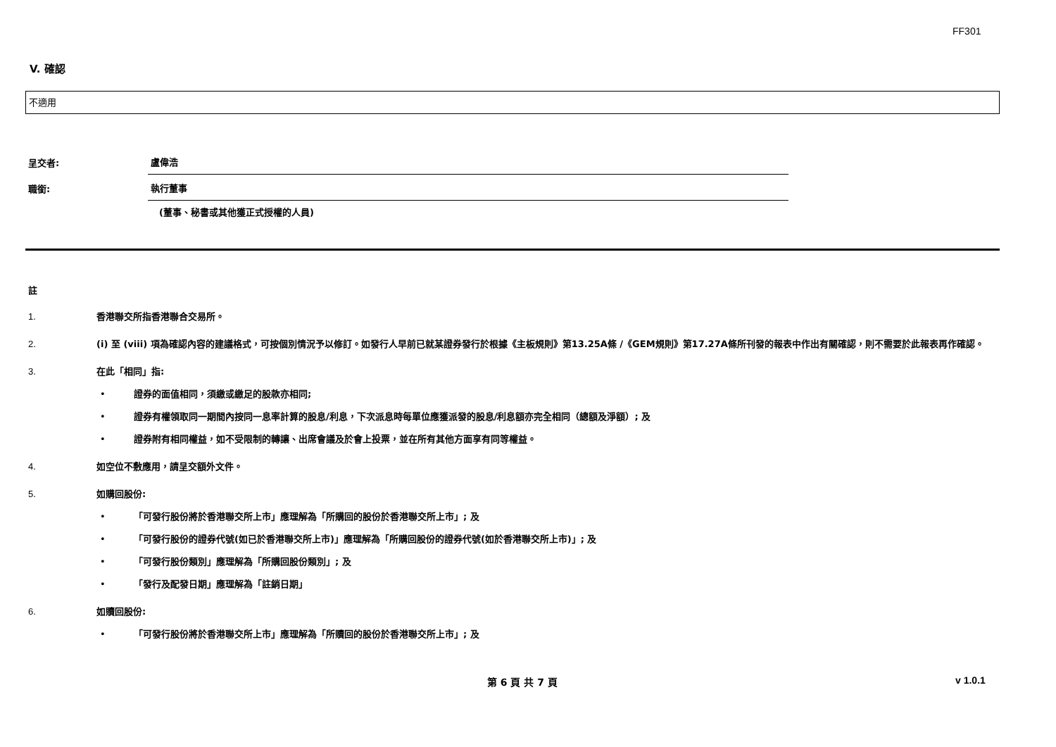FF301
V. 確認
不適用
呈交者:
盧偉浩
職銜:
執行董事
(董事、秘書或其他獲正式授權的人員)
註
1. 香港聯交所指香港聯合交易所。
2. (i) 至 (viii) 項為確認內容的建議格式，可按個別情況予以修訂。如發行人早前已就某證券發行於根據《主板規則》第13.25A條 /《GEM規則》第17.27A條所刊發的報表中作出有關確認，則不需要於此報表再作確認。
3. 在此「相同」指:
• 證券的面值相同，須繳或繳足的股款亦相同;
• 證券有權領取同一期間內按同一息率計算的股息/利息，下次派息時每單位應獲派發的股息/利息額亦完全相同（總額及淨額）; 及
• 證券附有相同權益，如不受限制的轉讓、出席會議及於會上投票，並在所有其他方面享有同等權益。
4. 如空位不敷應用，請呈交額外文件。
5. 如購回股份:
• 「可發行股份將於香港聯交所上市」應理解為「所購回的股份於香港聯交所上市」; 及
• 「可發行股份的證券代號(如已於香港聯交所上市)」應理解為「所購回股份的證券代號(如於香港聯交所上市)」; 及
• 「可發行股份類別」應理解為「所購回股份類別」; 及
• 「發行及配發日期」應理解為「註銷日期」
6. 如贖回股份:
• 「可發行股份將於香港聯交所上市」應理解為「所贖回的股份於香港聯交所上市」; 及
第 6 頁 共 7 頁 v 1.0.1